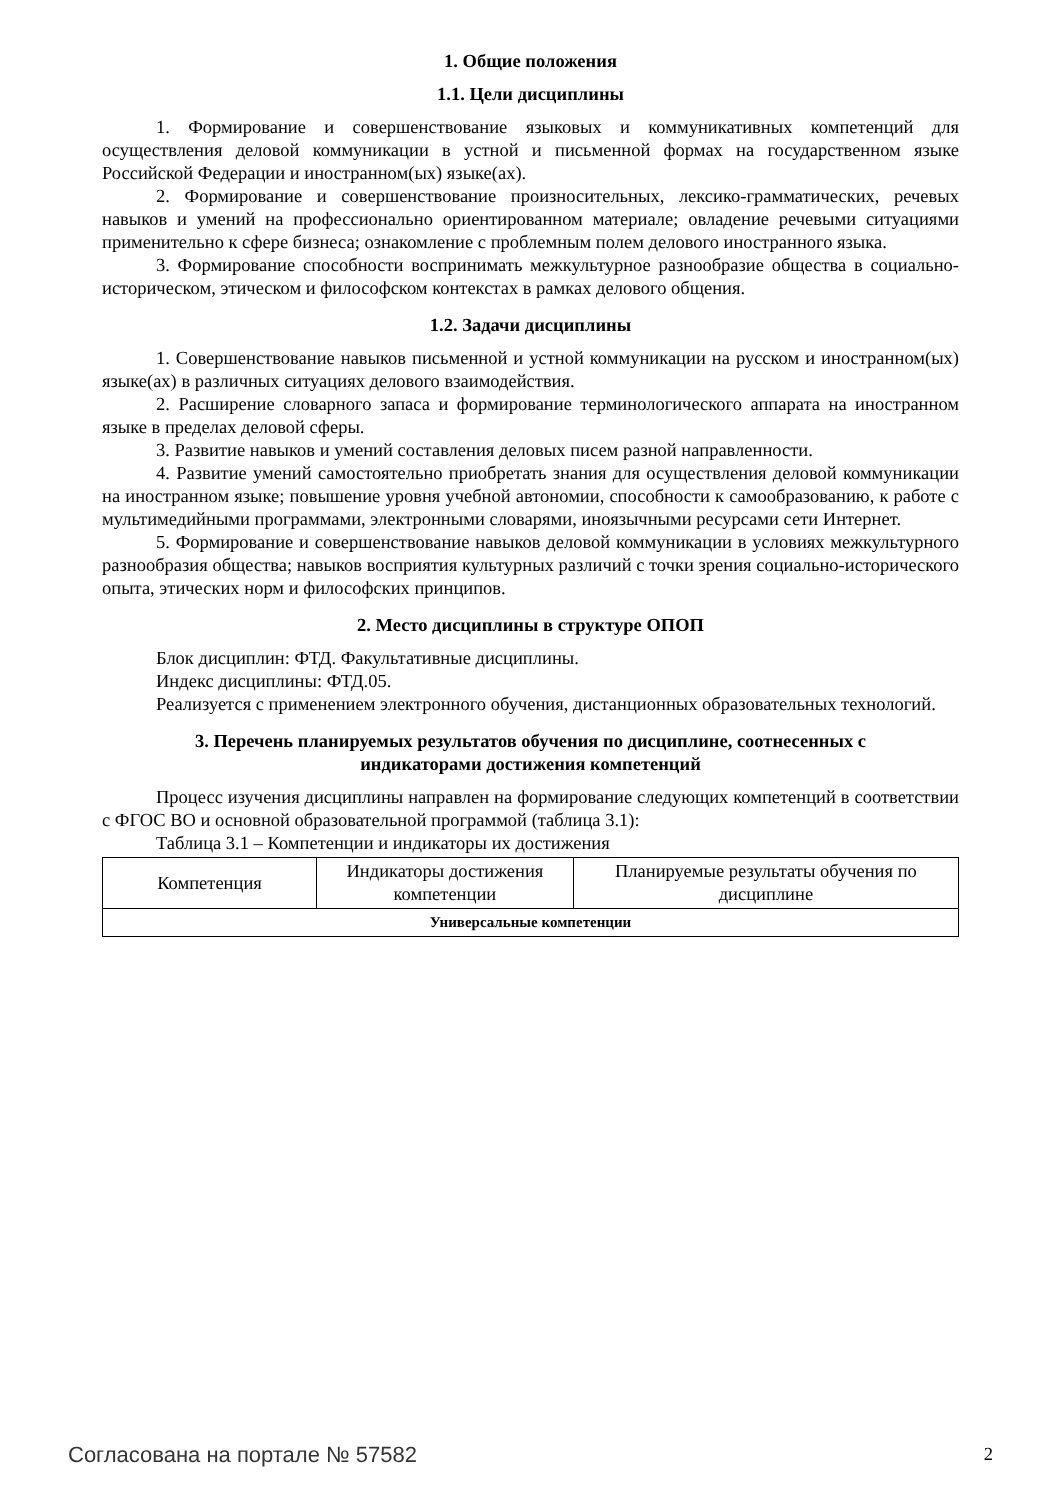1. Общие положения
1.1. Цели дисциплины
1. Формирование и совершенствование языковых и коммуникативных компетенций для осуществления деловой коммуникации в устной и письменной формах на государственном языке Российской Федерации и иностранном(ых) языке(ах).
2. Формирование и совершенствование произносительных, лексико-грамматических, речевых навыков и умений на профессионально ориентированном материале; овладение речевыми ситуациями применительно к сфере бизнеса; ознакомление с проблемным полем делового иностранного языка.
3. Формирование способности воспринимать межкультурное разнообразие общества в социально-историческом, этическом и философском контекстах в рамках делового общения.
1.2. Задачи дисциплины
1. Совершенствование навыков письменной и устной коммуникации на русском и иностранном(ых) языке(ах) в различных ситуациях делового взаимодействия.
2. Расширение словарного запаса и формирование терминологического аппарата на иностранном языке в пределах деловой сферы.
3. Развитие навыков и умений составления деловых писем разной направленности.
4. Развитие умений самостоятельно приобретать знания для осуществления деловой коммуникации на иностранном языке; повышение уровня учебной автономии, способности к самообразованию, к работе с мультимедийными программами, электронными словарями, иноязычными ресурсами сети Интернет.
5. Формирование и совершенствование навыков деловой коммуникации в условиях межкультурного разнообразия общества; навыков восприятия культурных различий с точки зрения социально-исторического опыта, этических норм и философских принципов.
2. Место дисциплины в структуре ОПОП
Блок дисциплин: ФТД. Факультативные дисциплины.
Индекс дисциплины: ФТД.05.
Реализуется с применением электронного обучения, дистанционных образовательных технологий.
3. Перечень планируемых результатов обучения по дисциплине, соотнесенных с
индикаторами достижения компетенций
Процесс изучения дисциплины направлен на формирование следующих компетенций в соответствии с ФГОС ВО и основной образовательной программой (таблица 3.1):
Таблица 3.1 – Компетенции и индикаторы их достижения
| Компетенция | Индикаторы достижения компетенции | Планируемые результаты обучения по дисциплине |
| --- | --- | --- |
| Универсальные компетенции | | |
Согласована на портале № 57582 2